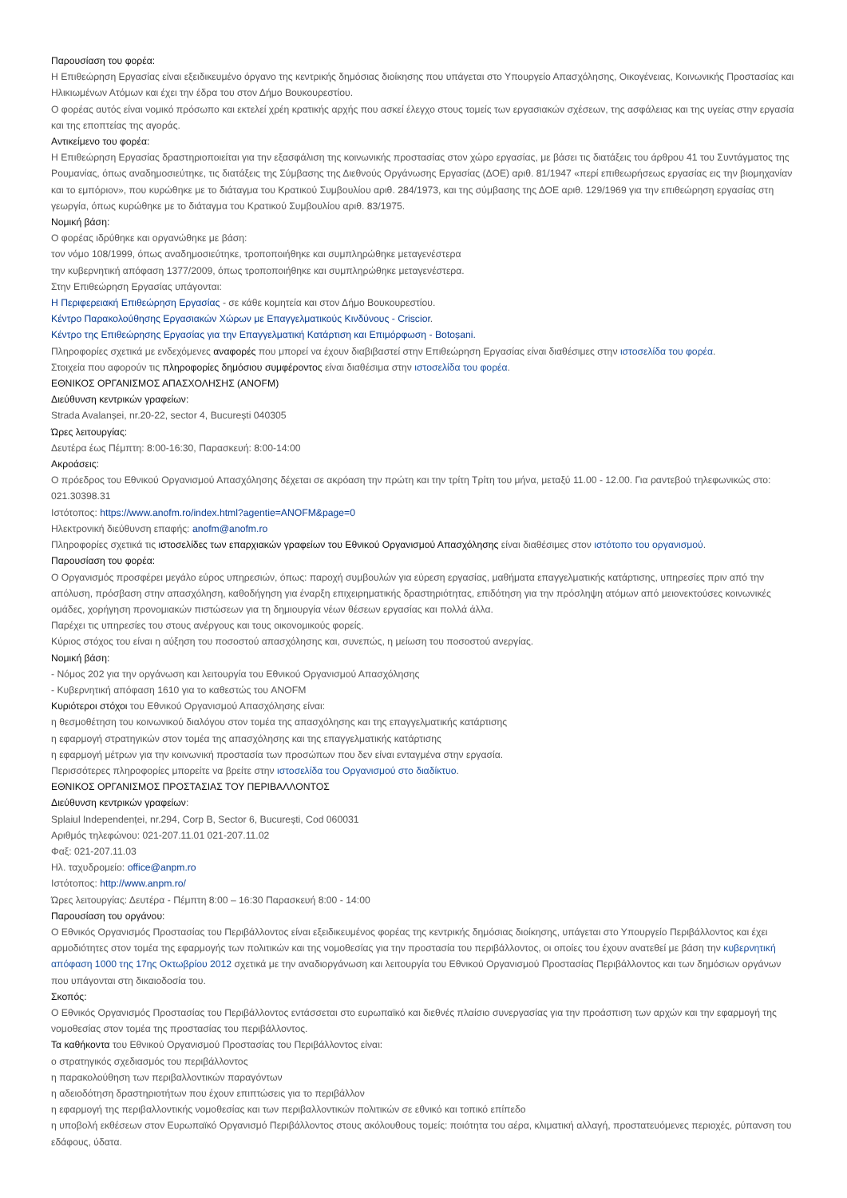Παρουσίαση του φορέα:
Η Επιθεώρηση Εργασίας είναι εξειδικευμένο όργανο της κεντρικής δημόσιας διοίκησης που υπάγεται στο Υπουργείο Απασχόλησης, Οικογένειας, Κοινωνικής Προστασίας και Ηλικιωμένων Ατόμων και έχει την έδρα του στον Δήμο Βουκουρεστίου.
Ο φορέας αυτός είναι νομικό πρόσωπο και εκτελεί χρέη κρατικής αρχής που ασκεί έλεγχο στους τομείς των εργασιακών σχέσεων, της ασφάλειας και της υγείας στην εργασία και της εποπτείας της αγοράς.
Αντικείμενο του φορέα:
Η Επιθεώρηση Εργασίας δραστηριοποιείται για την εξασφάλιση της κοινωνικής προστασίας στον χώρο εργασίας, με βάσει τις διατάξεις του άρθρου 41 του Συντάγματος της Ρουμανίας, όπως αναδημοσιεύτηκε, τις διατάξεις της Σύμβασης της Διεθνούς Οργάνωσης Εργασίας (ΔΟΕ) αριθ. 81/1947 «περί επιθεωρήσεως εργασίας εις την βιομηχανίαν και το εμπόριον», που κυρώθηκε με το διάταγμα του Κρατικού Συμβουλίου αριθ. 284/1973, και της σύμβασης της ΔΟΕ αριθ. 129/1969 για την επιθεώρηση εργασίας στη γεωργία, όπως κυρώθηκε με το διάταγμα του Κρατικού Συμβουλίου αριθ. 83/1975.
Νομική βάση:
Ο φορέας ιδρύθηκε και οργανώθηκε με βάση:
τον νόμο 108/1999, όπως αναδημοσιεύτηκε, τροποποιήθηκε και συμπληρώθηκε μεταγενέστερα
την κυβερνητική απόφαση 1377/2009, όπως τροποποιήθηκε και συμπληρώθηκε μεταγενέστερα.
Στην Επιθεώρηση Εργασίας υπάγονται:
Η Περιφερειακή Επιθεώρηση Εργασίας - σε κάθε κομητεία και στον Δήμο Βουκουρεστίου.
Κέντρο Παρακολούθησης Εργασιακών Χώρων με Επαγγελματικούς Κινδύνους - Criscior.
Κέντρο της Επιθεώρησης Εργασίας για την Επαγγελματική Κατάρτιση και Επιμόρφωση - Botoșani.
Πληροφορίες σχετικά με ενδεχόμενες αναφορές που μπορεί να έχουν διαβιβαστεί στην Επιθεώρηση Εργασίας είναι διαθέσιμες στην ιστοσελίδα του φορέα.
Στοιχεία που αφορούν τις πληροφορίες δημόσιου συμφέροντος είναι διαθέσιμα στην ιστοσελίδα του φορέα.
ΕΘΝΙΚΟΣ ΟΡΓΑΝΙΣΜΟΣ ΑΠΑΣΧΟΛΗΣΗΣ (ANOFM)
Διεύθυνση κεντρικών γραφείων:
Strada Avalanșei, nr.20-22, sector 4, București 040305
Ώρες λειτουργίας:
Δευτέρα έως Πέμπτη: 8:00-16:30, Παρασκευή: 8:00-14:00
Ακροάσεις:
Ο πρόεδρος του Εθνικού Οργανισμού Απασχόλησης δέχεται σε ακρόαση την πρώτη και την τρίτη Τρίτη του μήνα, μεταξύ 11.00 - 12.00. Για ραντεβού τηλεφωνικώς στο: 021.30398.31
Ιστότοπος: https://www.anofm.ro/index.html?agentie=ANOFM&page=0
Ηλεκτρονική διεύθυνση επαφής: anofm@anofm.ro
Πληροφορίες σχετικά τις ιστοσελίδες των επαρχιακών γραφείων του Εθνικού Οργανισμού Απασχόλησης είναι διαθέσιμες στον ιστότοπο του οργανισμού.
Παρουσίαση του φορέα:
Ο Οργανισμός προσφέρει μεγάλο εύρος υπηρεσιών, όπως: παροχή συμβουλών για εύρεση εργασίας, μαθήματα επαγγελματικής κατάρτισης, υπηρεσίες πριν από την απόλυση, πρόσβαση στην απασχόληση, καθοδήγηση για έναρξη επιχειρηματικής δραστηριότητας, επιδότηση για την πρόσληψη ατόμων από μειονεκτούσες κοινωνικές ομάδες, χορήγηση προνομιακών πιστώσεων για τη δημιουργία νέων θέσεων εργασίας και πολλά άλλα.
Παρέχει τις υπηρεσίες του στους ανέργους και τους οικονομικούς φορείς.
Κύριος στόχος του είναι η αύξηση του ποσοστού απασχόλησης και, συνεπώς, η μείωση του ποσοστού ανεργίας.
Νομική βάση:
- Νόμος 202 για την οργάνωση και λειτουργία του Εθνικού Οργανισμού Απασχόλησης
- Κυβερνητική απόφαση 1610 για το καθεστώς του ANOFM
Κυριότεροι στόχοι του Εθνικού Οργανισμού Απασχόλησης είναι:
η θεσμοθέτηση του κοινωνικού διαλόγου στον τομέα της απασχόλησης και της επαγγελματικής κατάρτισης
η εφαρμογή στρατηγικών στον τομέα της απασχόλησης και της επαγγελματικής κατάρτισης
η εφαρμογή μέτρων για την κοινωνική προστασία των προσώπων που δεν είναι ενταγμένα στην εργασία.
Περισσότερες πληροφορίες μπορείτε να βρείτε στην ιστοσελίδα του Οργανισμού στο διαδίκτυο.
ΕΘΝΙΚΟΣ ΟΡΓΑΝΙΣΜΟΣ ΠΡΟΣΤΑΣΙΑΣ ΤΟΥ ΠΕΡΙΒΑΛΛΟΝΤΟΣ
Διεύθυνση κεντρικών γραφείων:
Splaiul Independenței, nr.294, Corp B, Sector 6, București, Cod 060031
Αριθμός τηλεφώνου: 021-207.11.01 021-207.11.02
Φαξ: 021-207.11.03
Ηλ. ταχυδρομείο: office@anpm.ro
Ιστότοπος: http://www.anpm.ro/
Ώρες λειτουργίας: Δευτέρα - Πέμπτη 8:00 – 16:30 Παρασκευή 8:00 - 14:00
Παρουσίαση του οργάνου:
Ο Εθνικός Οργανισμός Προστασίας του Περιβάλλοντος είναι εξειδικευμένος φορέας της κεντρικής δημόσιας διοίκησης, υπάγεται στο Υπουργείο Περιβάλλοντος και έχει αρμοδιότητες στον τομέα της εφαρμογής των πολιτικών και της νομοθεσίας για την προστασία του περιβάλλοντος, οι οποίες του έχουν ανατεθεί με βάση την κυβερνητική απόφαση 1000 της 17ης Οκτωβρίου 2012 σχετικά με την αναδιοργάνωση και λειτουργία του Εθνικού Οργανισμού Προστασίας Περιβάλλοντος και των δημόσιων οργάνων που υπάγονται στη δικαιοδοσία του.
Σκοπός:
Ο Εθνικός Οργανισμός Προστασίας του Περιβάλλοντος εντάσσεται στο ευρωπαϊκό και διεθνές πλαίσιο συνεργασίας για την προάσπιση των αρχών και την εφαρμογή της νομοθεσίας στον τομέα της προστασίας του περιβάλλοντος.
Τα καθήκοντα του Εθνικού Οργανισμού Προστασίας του Περιβάλλοντος είναι:
ο στρατηγικός σχεδιασμός του περιβάλλοντος
η παρακολούθηση των περιβαλλοντικών παραγόντων
η αδειοδότηση δραστηριοτήτων που έχουν επιπτώσεις για το περιβάλλον
η εφαρμογή της περιβαλλοντικής νομοθεσίας και των περιβαλλοντικών πολιτικών σε εθνικό και τοπικό επίπεδο
η υποβολή εκθέσεων στον Ευρωπαϊκό Οργανισμό Περιβάλλοντος στους ακόλουθους τομείς: ποιότητα του αέρα, κλιματική αλλαγή, προστατευόμενες περιοχές, ρύπανση του εδάφους, ύδατα.